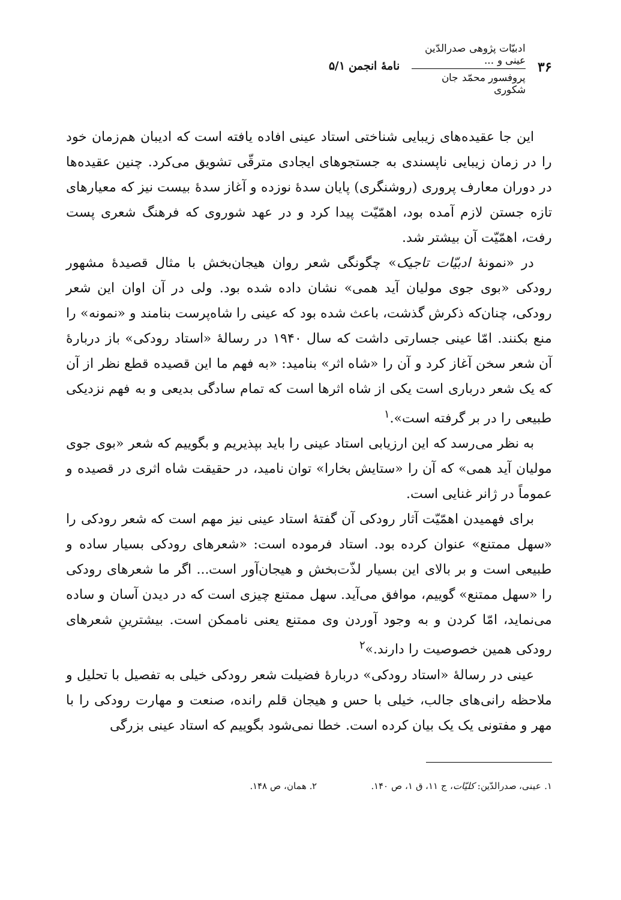۳۶
ادبیّات پژوهی صدرالدّین عینی و ...
پروفسور محمّد جان شکوری
نامهٔ انجمن ۵/۱
این جا عقیده‌های زیبایی شناختی استاد عینی افاده یافته است که ادیبان هم‌زمان خود را در زمان زیبایی ناپسندی به جستجوهای ایجادی مترقّی تشویق می‌کرد. چنین عقیده‌ها در دوران معارف پروری (روشنگری) پایان سدهٔ نوزده و آغاز سدهٔ بیست نیز که معیارهای تازه جستن لازم آمده بود، اهمّیّت پیدا کرد و در عهد شوروی که فرهنگ شعری پست رفت، اهمّیّت آن بیشتر شد.
در «نمونهٔ ادبیّات تاجیک» چگونگی شعر روان هیجان‌بخش با مثال قصیدهٔ مشهور رودکی «بوی جوی مولیان آید همی» نشان داده شده بود. ولی در آن اوان این شعر رودکی، چنان‌که ذکرش گذشت، باعث شده بود که عینی را شاه‌پرست بنامند و «نمونه» را منع بکنند. امّا عینی جسارتی داشت که سال ۱۹۴۰ در رسالهٔ «استاد رودکی» باز دربارهٔ آن شعر سخن آغاز کرد و آن را «شاه اثر» بنامید: «به فهم ما این قصیده قطع نظر از آن که یک شعر درباری است یکی از شاه اثرها است که تمام سادگی بدیعی و به فهم نزدیکی طبیعی را در بر گرفته است».<sup>۱</sup>
به نظر می‌رسد که این ارزیابی استاد عینی را باید بپذیریم و بگوییم که شعر «بوی جوی مولیان آید همی» که آن را «ستایش بخارا» توان نامید، در حقیقت شاه اثری در قصیده و عموماً در ژانر غنایی است.
برای فهمیدن اهمّیّت آثار رودکی آن گفتهٔ استاد عینی نیز مهم است که شعر رودکی را «سهل ممتنع» عنوان کرده بود. استاد فرموده است: «شعرهای رودکی بسیار ساده و طبیعی است و بر بالای این بسیار لذّت‌بخش و هیجان‌آور است... اگر ما شعرهای رودکی را «سهل ممتنع» گوییم، موافق می‌آید. سهل ممتنع چیزی است که در دیدن آسان و ساده می‌نماید، امّا کردن و به وجود آوردن وی ممتنع یعنی ناممکن است. بیشترینِ شعرهای رودکی همین خصوصیت را دارند.»<sup>۲</sup>
عینی در رسالهٔ «استاد رودکی» دربارهٔ فضیلت شعر رودکی خیلی به تفصیل با تحلیل و ملاحظه رانی‌های جالب، خیلی با حس و هیجان قلم رانده، صنعت و مهارت رودکی را با مهر و مفتونی یک یک بیان کرده است. خطا نمی‌شود بگوییم که استاد عینی بزرگی
۱. عینی، صدرالدّین: کلیّات، ج ۱۱، ق ۱، ص ۱۴۰.
۲. همان، ص ۱۴۸.